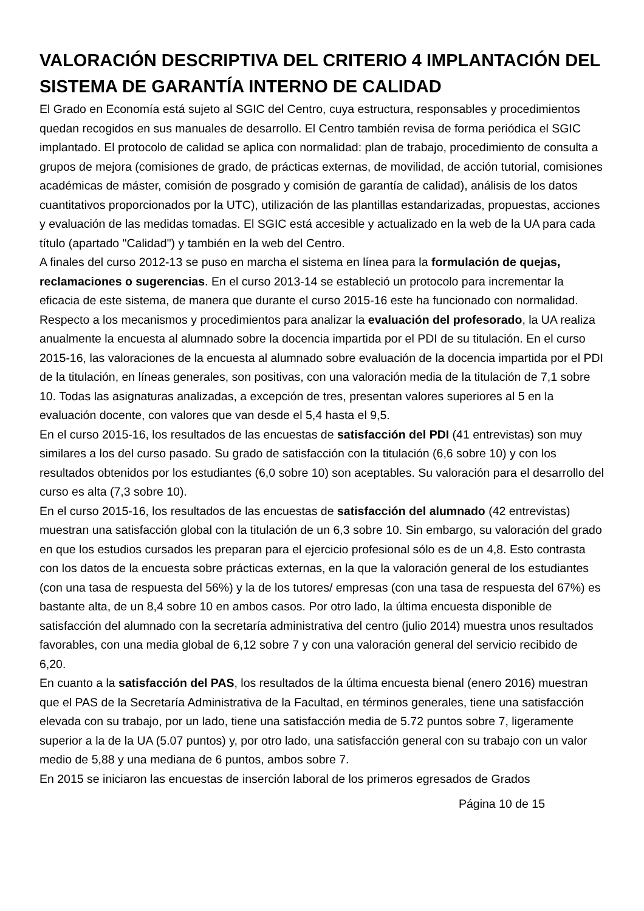VALORACIÓN DESCRIPTIVA DEL CRITERIO 4 IMPLANTACIÓN DEL SISTEMA DE GARANTÍA INTERNO DE CALIDAD
El Grado en Economía está sujeto al SGIC del Centro, cuya estructura, responsables y procedimientos quedan recogidos en sus manuales de desarrollo. El Centro también revisa de forma periódica el SGIC implantado. El protocolo de calidad se aplica con normalidad: plan de trabajo, procedimiento de consulta a grupos de mejora (comisiones de grado, de prácticas externas, de movilidad, de acción tutorial, comisiones académicas de máster, comisión de posgrado y comisión de garantía de calidad), análisis de los datos cuantitativos proporcionados por la UTC), utilización de las plantillas estandarizadas, propuestas, acciones y evaluación de las medidas tomadas. El SGIC está accesible y actualizado en la web de la UA para cada título (apartado "Calidad") y también en la web del Centro.
A finales del curso 2012-13 se puso en marcha el sistema en línea para la formulación de quejas, reclamaciones o sugerencias. En el curso 2013-14 se estableció un protocolo para incrementar la eficacia de este sistema, de manera que durante el curso 2015-16 este ha funcionado con normalidad.
Respecto a los mecanismos y procedimientos para analizar la evaluación del profesorado, la UA realiza anualmente la encuesta al alumnado sobre la docencia impartida por el PDI de su titulación. En el curso 2015-16, las valoraciones de la encuesta al alumnado sobre evaluación de la docencia impartida por el PDI de la titulación, en líneas generales, son positivas, con una valoración media de la titulación de 7,1 sobre 10. Todas las asignaturas analizadas, a excepción de tres, presentan valores superiores al 5 en la evaluación docente, con valores que van desde el 5,4 hasta el 9,5.
En el curso 2015-16, los resultados de las encuestas de satisfacción del PDI (41 entrevistas) son muy similares a los del curso pasado. Su grado de satisfacción con la titulación (6,6 sobre 10) y con los resultados obtenidos por los estudiantes (6,0 sobre 10) son aceptables. Su valoración para el desarrollo del curso es alta (7,3 sobre 10).
En el curso 2015-16, los resultados de las encuestas de satisfacción del alumnado (42 entrevistas) muestran una satisfacción global con la titulación de un 6,3 sobre 10. Sin embargo, su valoración del grado en que los estudios cursados les preparan para el ejercicio profesional sólo es de un 4,8. Esto contrasta con los datos de la encuesta sobre prácticas externas, en la que la valoración general de los estudiantes (con una tasa de respuesta del 56%) y la de los tutores/ empresas (con una tasa de respuesta del 67%) es bastante alta, de un 8,4 sobre 10 en ambos casos. Por otro lado, la última encuesta disponible de satisfacción del alumnado con la secretaría administrativa del centro (julio 2014) muestra unos resultados favorables, con una media global de 6,12 sobre 7 y con una valoración general del servicio recibido de 6,20.
En cuanto a la satisfacción del PAS, los resultados de la última encuesta bienal (enero 2016) muestran que el PAS de la Secretaría Administrativa de la Facultad, en términos generales, tiene una satisfacción elevada con su trabajo, por un lado, tiene una satisfacción media de 5.72 puntos sobre 7, ligeramente superior a la de la UA (5.07 puntos) y, por otro lado, una satisfacción general con su trabajo con un valor medio de 5,88 y una mediana de 6 puntos, ambos sobre 7.
En 2015 se iniciaron las encuestas de inserción laboral de los primeros egresados de Grados
Página 10 de 15